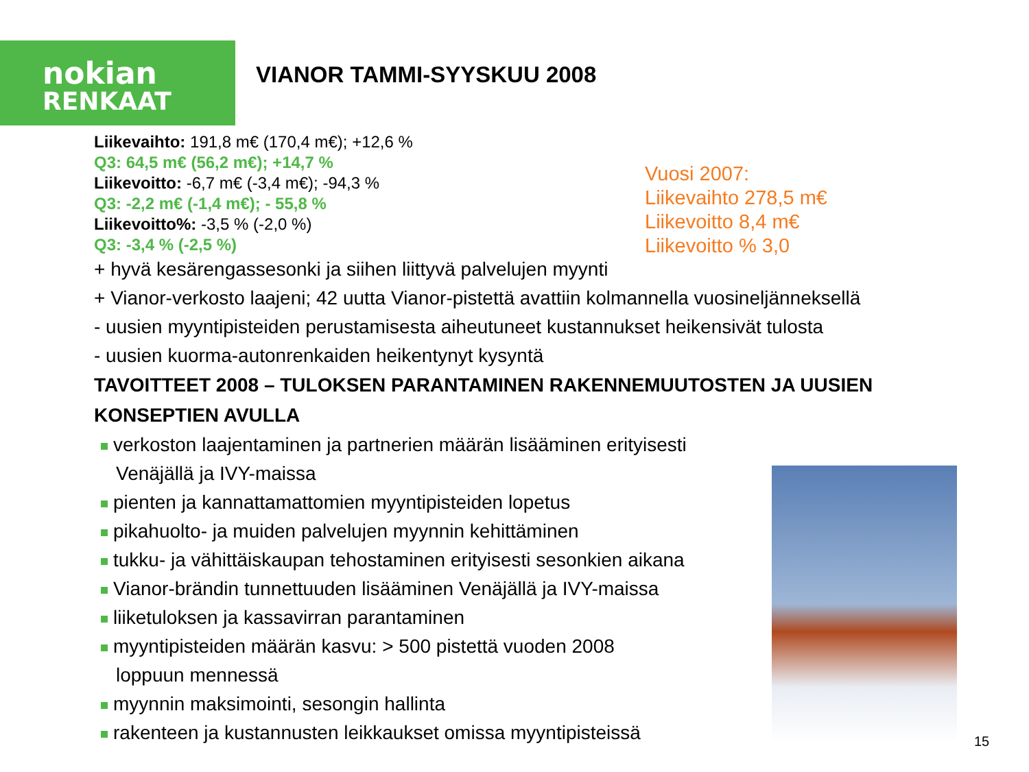nokian
RENKAAT
VIANOR TAMMI-SYYSKUU 2008
Liikevaihto: 191,8 m€ (170,4 m€); +12,6 %
Q3: 64,5 m€ (56,2 m€); +14,7 %
Liikevoitto: -6,7 m€ (-3,4 m€); -94,3 %
Q3: -2,2 m€ (-1,4 m€); - 55,8 %
Liikevoitto%: -3,5 % (-2,0 %)
Q3: -3,4 % (-2,5 %)
+ hyvä kesärengassesonki ja siihen liittyvä palvelujen myynti
+ Vianor-verkosto laajeni; 42 uutta Vianor-pistettä avattiin kolmannella vuosineljänneksellä
- uusien myyntipisteiden perustamisesta aiheutuneet kustannukset heikensivät tulosta
- uusien kuorma-autonrenkaiden heikentynyt kysyntä
TAVOITTEET 2008 – TULOKSEN PARANTAMINEN RAKENNEMUUTOSTEN JA UUSIEN KONSEPTIEN AVULLA
verkoston laajentaminen ja partnerien määrän lisääminen erityisesti
Venäjällä ja IVY-maissa
pienten ja kannattamattomien myyntipisteiden lopetus
pikahuolto- ja muiden palvelujen myynnin kehittäminen
tukku- ja vähittäiskaupan tehostaminen erityisesti sesonkien aikana
Vianor-brändin tunnettuuden lisääminen Venäjällä ja IVY-maissa
liiketuloksen ja kassavirran parantaminen
myyntipisteiden määrän kasvu: > 500 pistettä vuoden 2008
loppuun mennessä
myynnin maksimointi, sesongin hallinta
rakenteen ja kustannusten leikkaukset omissa myyntipisteissä
Vuosi 2007:
Liikevaihto 278,5 m€
Liikevoitto 8,4 m€
Liikevoitto % 3,0
15